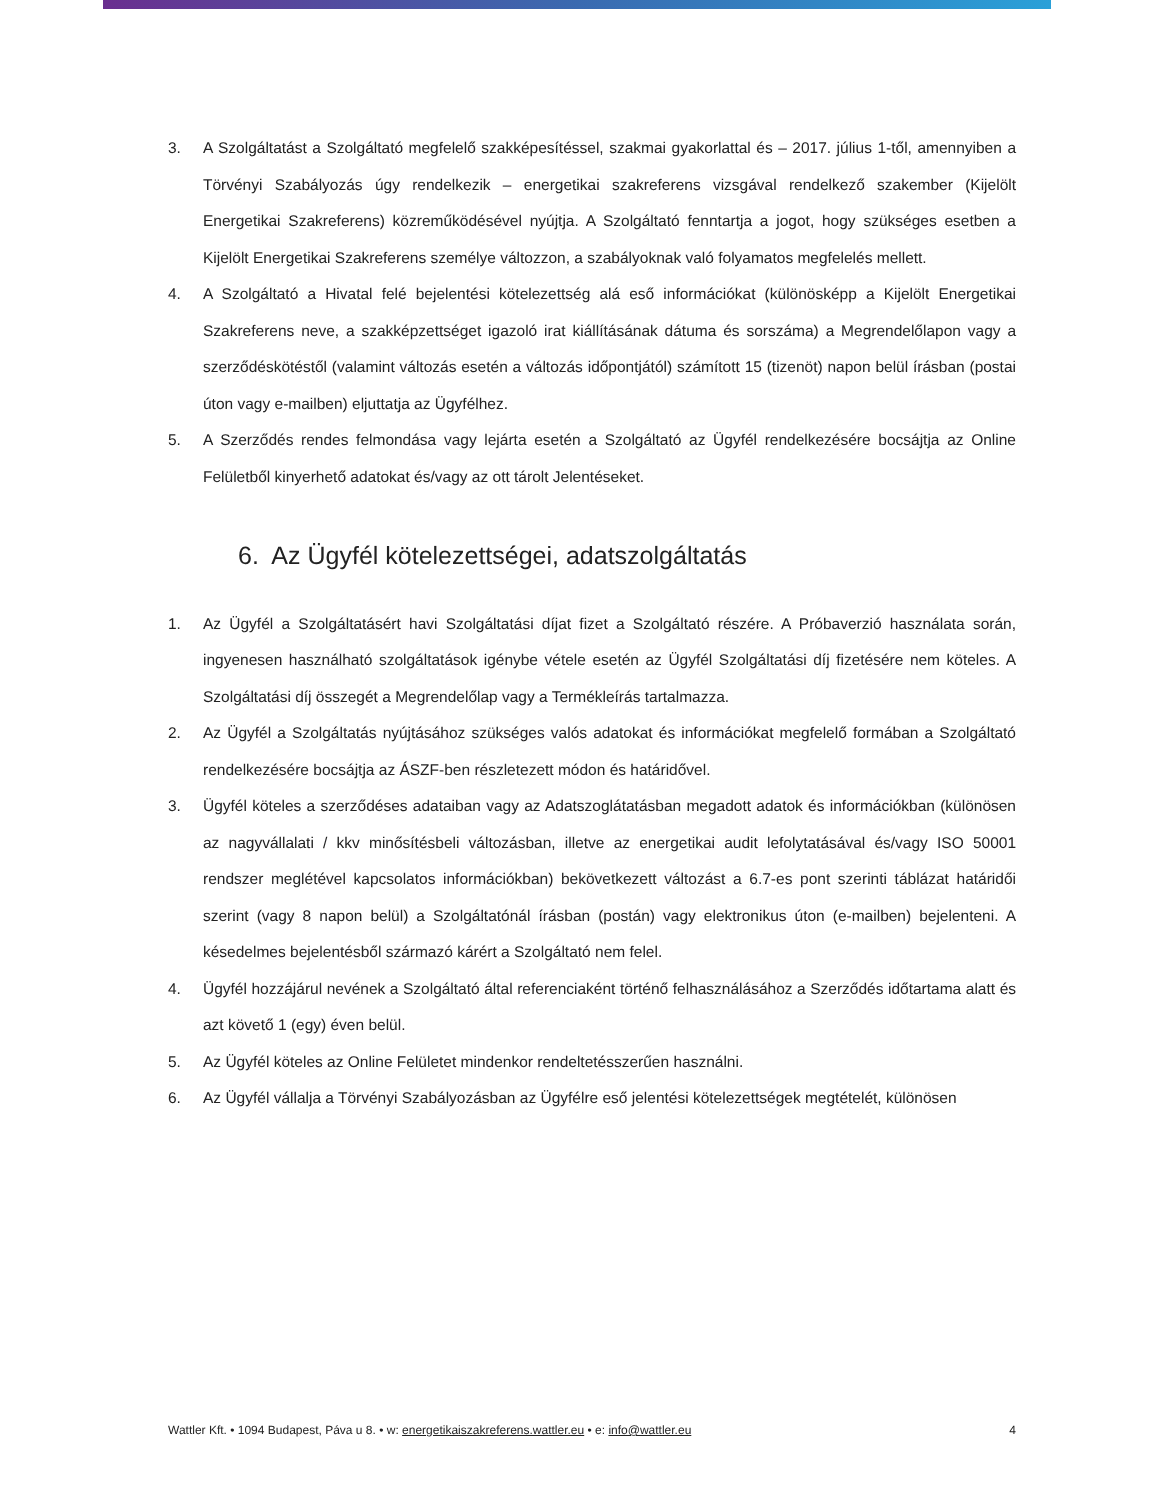3. A Szolgáltatást a Szolgáltató megfelelő szakképesítéssel, szakmai gyakorlattal és – 2017. július 1-től, amennyiben a Törvényi Szabályozás úgy rendelkezik – energetikai szakreferens vizsgával rendelkező szakember (Kijelölt Energetikai Szakreferens) közreműködésével nyújtja. A Szolgáltató fenntartja a jogot, hogy szükséges esetben a Kijelölt Energetikai Szakreferens személye változzon, a szabályoknak való folyamatos megfelelés mellett.
4. A Szolgáltató a Hivatal felé bejelentési kötelezettség alá eső információkat (különösképp a Kijelölt Energetikai Szakreferens neve, a szakképzettséget igazoló irat kiállításának dátuma és sorszáma) a Megrendelőlapon vagy a szerződéskötéstől (valamint változás esetén a változás időpontjától) számított 15 (tizenöt) napon belül írásban (postai úton vagy e-mailben) eljuttatja az Ügyfélhez.
5. A Szerződés rendes felmondása vagy lejárta esetén a Szolgáltató az Ügyfél rendelkezésére bocsájtja az Online Felületből kinyerhető adatokat és/vagy az ott tárolt Jelentéseket.
6. Az Ügyfél kötelezettségei, adatszolgáltatás
1. Az Ügyfél a Szolgáltatásért havi Szolgáltatási díjat fizet a Szolgáltató részére. A Próbaverzió használata során, ingyenesen használható szolgáltatások igénybe vétele esetén az Ügyfél Szolgáltatási díj fizetésére nem köteles. A Szolgáltatási díj összegét a Megrendelőlap vagy a Termékleírás tartalmazza.
2. Az Ügyfél a Szolgáltatás nyújtásához szükséges valós adatokat és információkat megfelelő formában a Szolgáltató rendelkezésére bocsájtja az ÁSZF-ben részletezett módon és határidővel.
3. Ügyfél köteles a szerződéses adataiban vagy az Adatszoglátatásban megadott adatok és információkban (különösen az nagyvállalati / kkv minősítésbeli változásban, illetve az energetikai audit lefolytatásával és/vagy ISO 50001 rendszer meglétével kapcsolatos információkban) bekövetkezett változást a 6.7-es pont szerinti táblázat határidői szerint (vagy 8 napon belül) a Szolgáltatónál írásban (postán) vagy elektronikus úton (e-mailben) bejelenteni. A késedelmes bejelentésből származó kárért a Szolgáltató nem felel.
4. Ügyfél hozzájárul nevének a Szolgáltató által referenciaként történő felhasználásához a Szerződés időtartama alatt és azt követő 1 (egy) éven belül.
5. Az Ügyfél köteles az Online Felületet mindenkor rendeltetésszerűen használni.
6. Az Ügyfél vállalja a Törvényi Szabályozásban az Ügyfélre eső jelentési kötelezettségek megtételét, különösen
Wattler Kft. • 1094 Budapest, Páva u 8. • w: energetikaiszakreferens.wattler.eu • e: info@wattler.eu 4